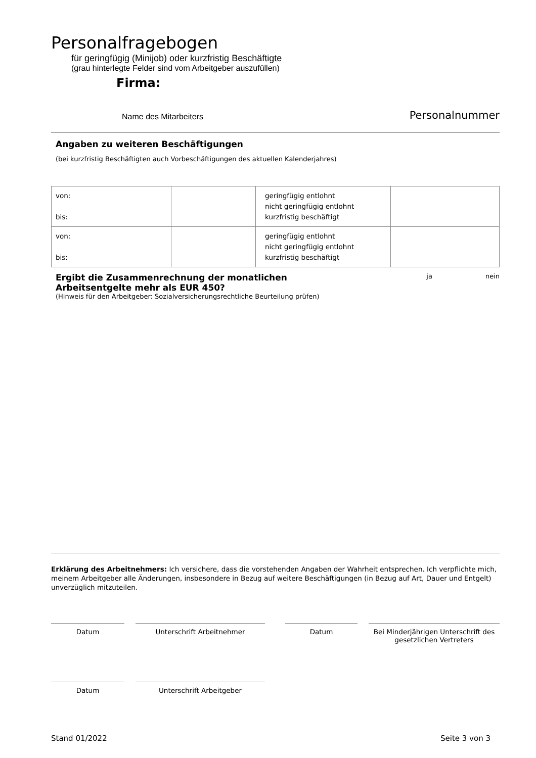Personalfragebogen
für geringfügig (Minijob) oder kurzfristig Beschäftigte
(grau hinterlegte Felder sind vom Arbeitgeber auszufüllen)
Firma:
Name des Mitarbeiters Personalnummer
Angaben zu weiteren Beschäftigungen
(bei kurzfristig Beschäftigten auch Vorbeschäftigungen des aktuellen Kalenderjahres)
| von: bis: | | geringfügig entlohnt nicht geringfügig entlohnt kurzfristig beschäftigt | |
| von: bis: | | geringfügig entlohnt nicht geringfügig entlohnt kurzfristig beschäftigt | |
Ergibt die Zusammenrechnung der monatlichen Arbeitsentgelte mehr als EUR 450? ja nein
(Hinweis für den Arbeitgeber: Sozialversicherungsrechtliche Beurteilung prüfen)
Erklärung des Arbeitnehmers: Ich versichere, dass die vorstehenden Angaben der Wahrheit entsprechen. Ich verpflichte mich, meinem Arbeitgeber alle Änderungen, insbesondere in Bezug auf weitere Beschäftigungen (in Bezug auf Art, Dauer und Entgelt) unverzüglich mitzuteilen.
Datum Unterschrift Arbeitnehmer Datum Bei Minderjährigen Unterschrift des gesetzlichen Vertreters
Datum Unterschrift Arbeitgeber
Stand 01/2022 Seite 3 von 3